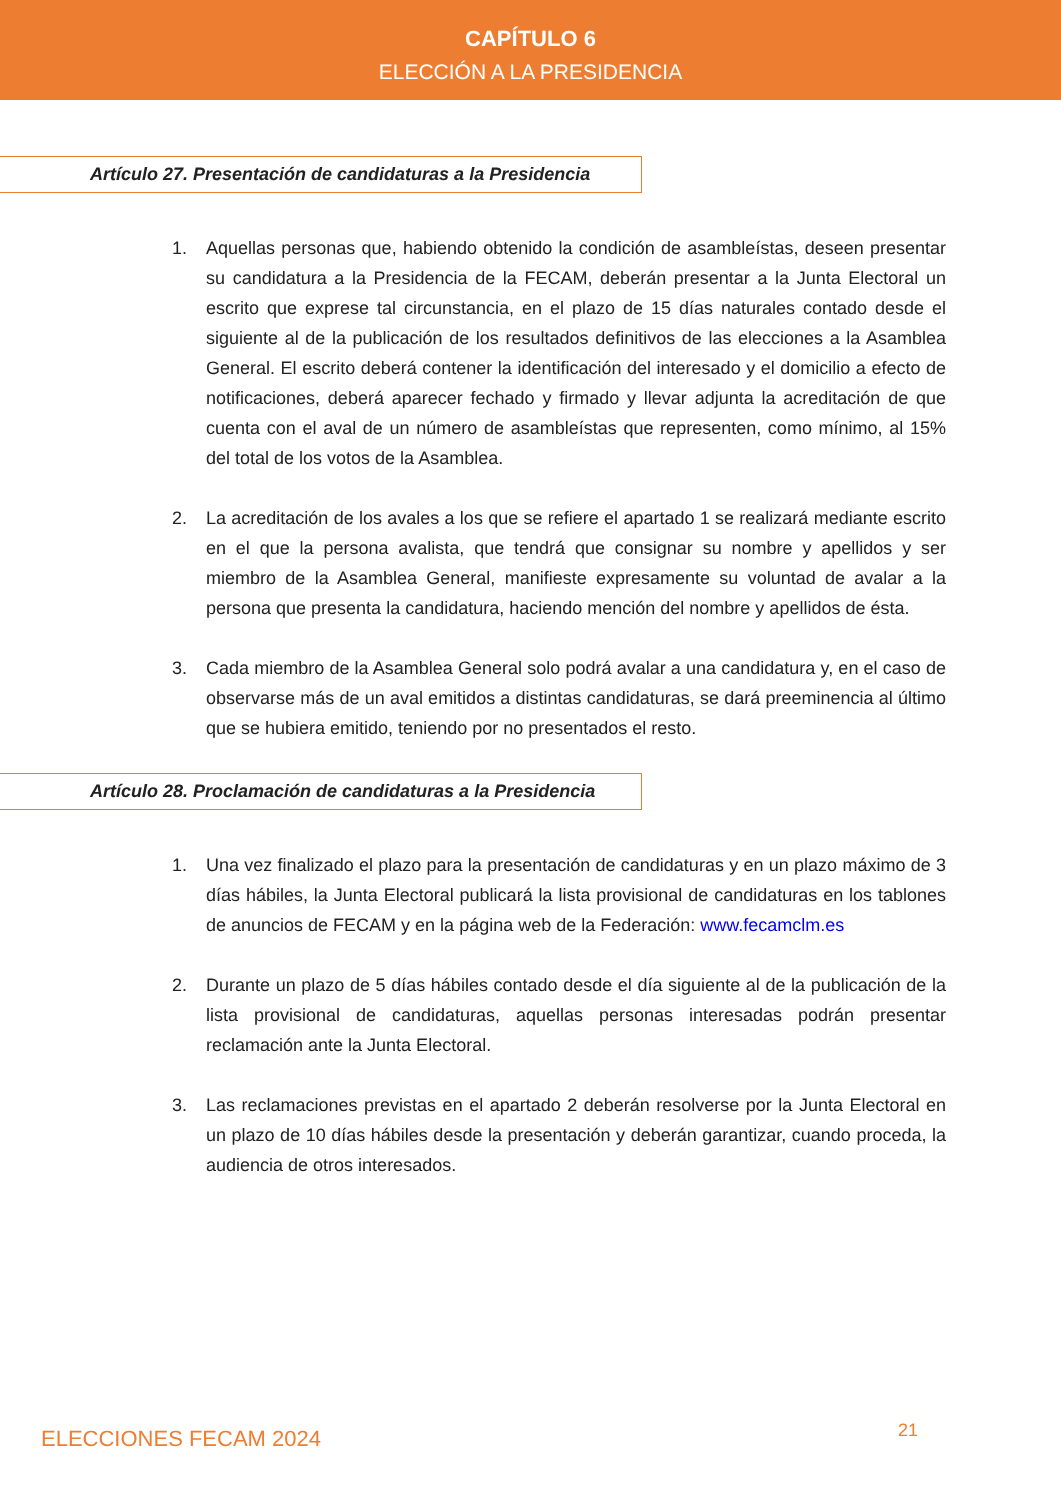CAPÍTULO 6
ELECCIÓN A LA PRESIDENCIA
Artículo 27. Presentación de candidaturas a la Presidencia
1. Aquellas personas que, habiendo obtenido la condición de asambleístas, deseen presentar su candidatura a la Presidencia de la FECAM, deberán presentar a la Junta Electoral un escrito que exprese tal circunstancia, en el plazo de 15 días naturales contado desde el siguiente al de la publicación de los resultados definitivos de las elecciones a la Asamblea General. El escrito deberá contener la identificación del interesado y el domicilio a efecto de notificaciones, deberá aparecer fechado y firmado y llevar adjunta la acreditación de que cuenta con el aval de un número de asambleístas que representen, como mínimo, al 15% del total de los votos de la Asamblea.
2. La acreditación de los avales a los que se refiere el apartado 1 se realizará mediante escrito en el que la persona avalista, que tendrá que consignar su nombre y apellidos y ser miembro de la Asamblea General, manifieste expresamente su voluntad de avalar a la persona que presenta la candidatura, haciendo mención del nombre y apellidos de ésta.
3. Cada miembro de la Asamblea General solo podrá avalar a una candidatura y, en el caso de observarse más de un aval emitidos a distintas candidaturas, se dará preeminencia al último que se hubiera emitido, teniendo por no presentados el resto.
Artículo 28. Proclamación de candidaturas a la Presidencia
1. Una vez finalizado el plazo para la presentación de candidaturas y en un plazo máximo de 3 días hábiles, la Junta Electoral publicará la lista provisional de candidaturas en los tablones de anuncios de FECAM y en la página web de la Federación: www.fecamclm.es
2. Durante un plazo de 5 días hábiles contado desde el día siguiente al de la publicación de la lista provisional de candidaturas, aquellas personas interesadas podrán presentar reclamación ante la Junta Electoral.
3. Las reclamaciones previstas en el apartado 2 deberán resolverse por la Junta Electoral en un plazo de 10 días hábiles desde la presentación y deberán garantizar, cuando proceda, la audiencia de otros interesados.
ELECCIONES FECAM 2024 21